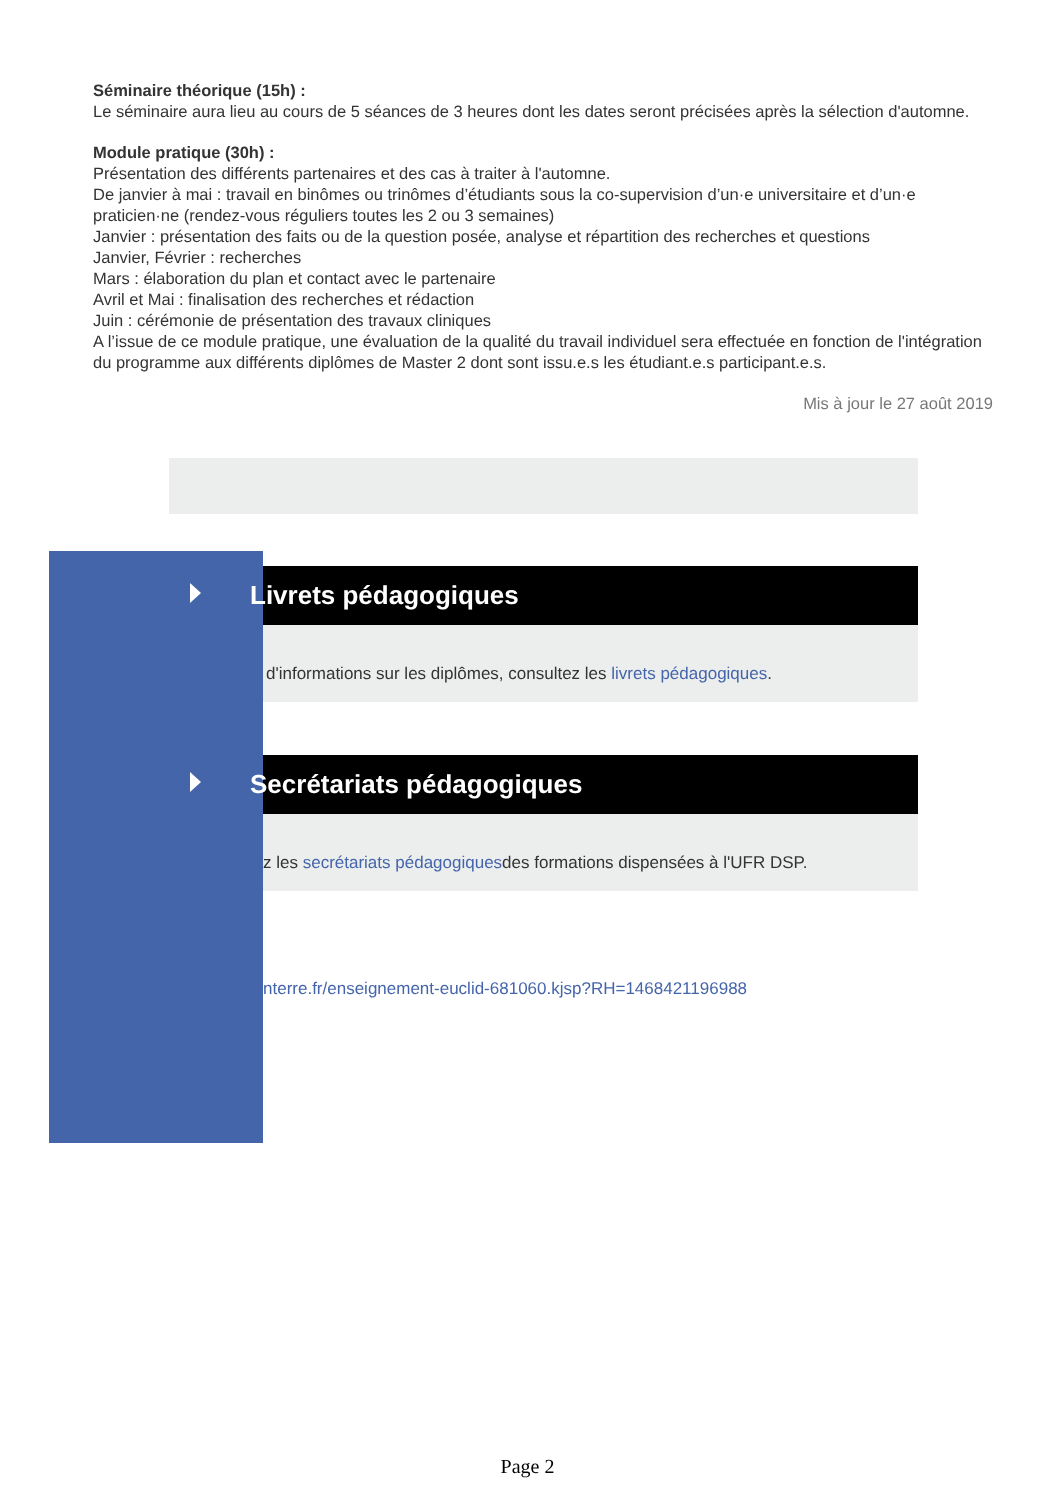Séminaire théorique (15h) :
Le séminaire aura lieu au cours de 5 séances de 3 heures dont les dates seront précisées après la sélection d'automne.
Module pratique (30h) :
Présentation des différents partenaires et des cas à traiter à l'automne.
De janvier à mai : travail en binômes ou trinômes d’étudiants sous la co-supervision d’un·e universitaire et d’un·e praticien·ne (rendez-vous réguliers toutes les 2 ou 3 semaines)
Janvier : présentation des faits ou de la question posée, analyse et répartition des recherches et questions
Janvier, Février : recherches
Mars : élaboration du plan et contact avec le partenaire
Avril et Mai : finalisation des recherches et rédaction
Juin : cérémonie de présentation des travaux cliniques
A l’issue de ce module pratique, une évaluation de la qualité du travail individuel sera effectuée en fonction de l'intégration du programme aux différents diplômes de Master 2 dont sont issu.e.s les étudiant.e.s participant.e.s.
Mis à jour le 27 août 2019
Livrets pédagogiques
d'informations sur les diplômes, consultez les livrets pédagogiques.
Secrétariats pédagogiques
z les secrétariats pédagogiquesdes formations dispensées à l'UFR DSP.
nterre.fr/enseignement-euclid-681060.kjsp?RH=1468421196988
Page 2